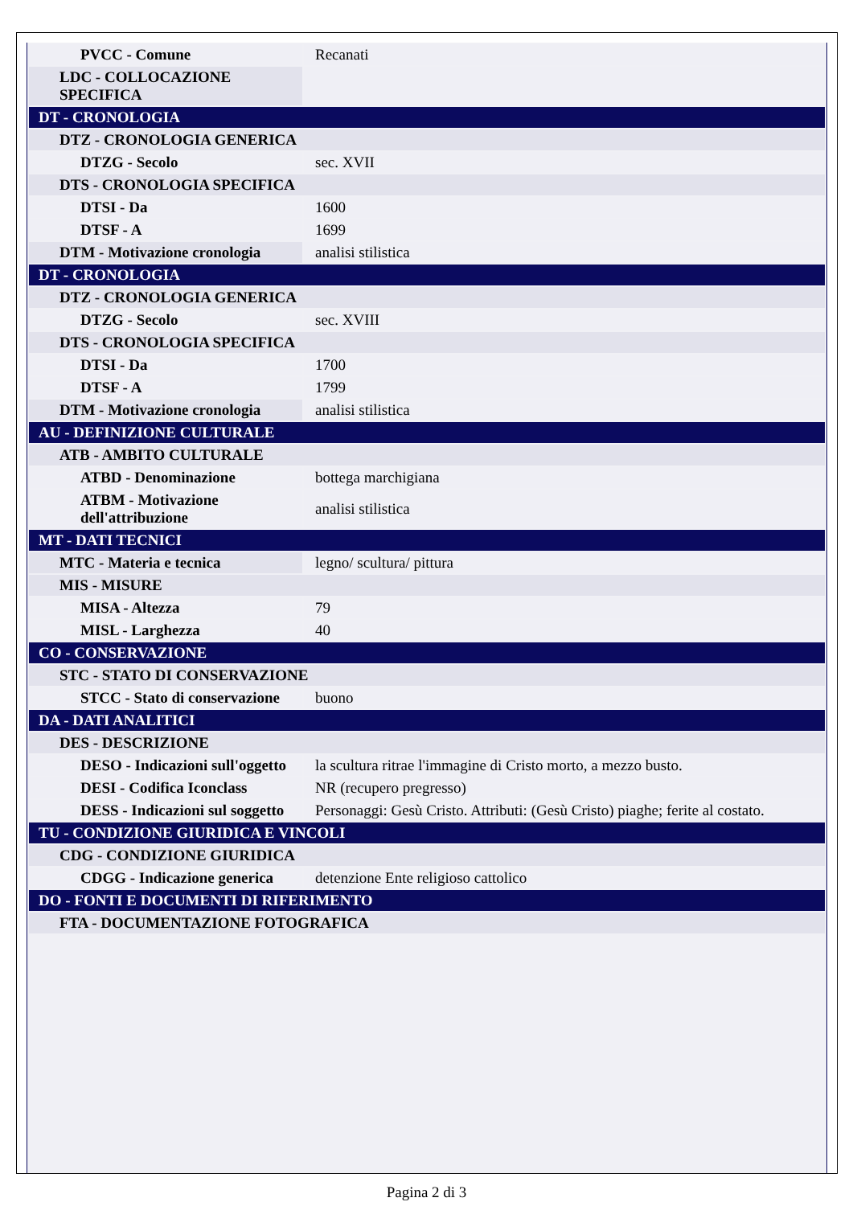| PVCC - Comune | Recanati |
| LDC - COLLOCAZIONE SPECIFICA | |
| DT - CRONOLOGIA | |
| DTZ - CRONOLOGIA GENERICA | |
| DTZG - Secolo | sec. XVII |
| DTS - CRONOLOGIA SPECIFICA | |
| DTSI - Da | 1600 |
| DTSF - A | 1699 |
| DTM - Motivazione cronologia | analisi stilistica |
| DT - CRONOLOGIA | |
| DTZ - CRONOLOGIA GENERICA | |
| DTZG - Secolo | sec. XVIII |
| DTS - CRONOLOGIA SPECIFICA | |
| DTSI - Da | 1700 |
| DTSF - A | 1799 |
| DTM - Motivazione cronologia | analisi stilistica |
| AU - DEFINIZIONE CULTURALE | |
| ATB - AMBITO CULTURALE | |
| ATBD - Denominazione | bottega marchigiana |
| ATBM - Motivazione dell'attribuzione | analisi stilistica |
| MT - DATI TECNICI | |
| MTC - Materia e tecnica | legno/ scultura/ pittura |
| MIS - MISURE | |
| MISA - Altezza | 79 |
| MISL - Larghezza | 40 |
| CO - CONSERVAZIONE | |
| STC - STATO DI CONSERVAZIONE | |
| STCC - Stato di conservazione | buono |
| DA - DATI ANALITICI | |
| DES - DESCRIZIONE | |
| DESO - Indicazioni sull'oggetto | la scultura ritrae l'immagine di Cristo morto, a mezzo busto. |
| DESI - Codifica Iconclass | NR (recupero pregresso) |
| DESS - Indicazioni sul soggetto | Personaggi: Gesù Cristo. Attributi: (Gesù Cristo) piaghe; ferite al costato. |
| TU - CONDIZIONE GIURIDICA E VINCOLI | |
| CDG - CONDIZIONE GIURIDICA | |
| CDGG - Indicazione generica | detenzione Ente religioso cattolico |
| DO - FONTI E DOCUMENTI DI RIFERIMENTO | |
| FTA - DOCUMENTAZIONE FOTOGRAFICA | |
Pagina 2 di 3